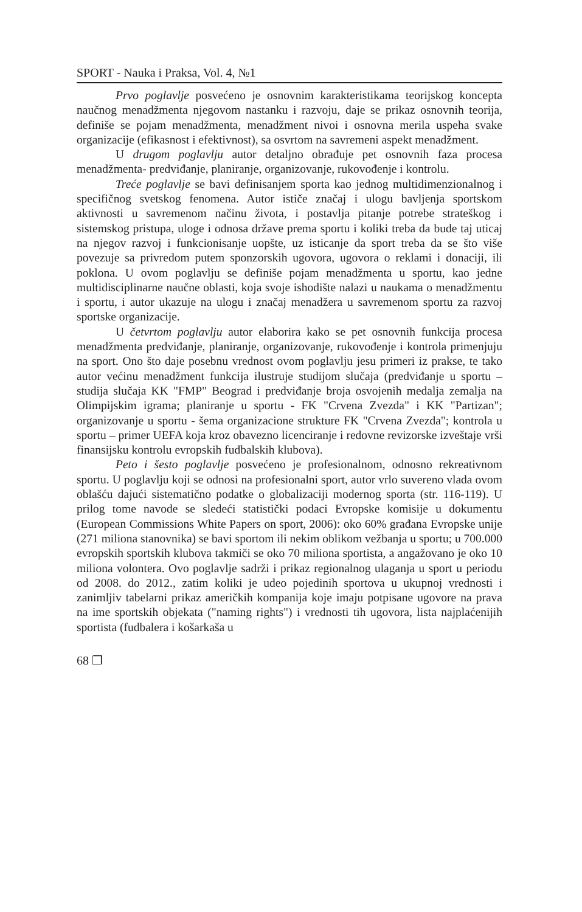SPORT - Nauka i Praksa, Vol. 4, №1
Prvo poglavlje posvećeno je osnovnim karakteristikama teorijskog koncepta naučnog menadžmenta njegovom nastanku i razvoju, daje se prikaz osnovnih teorija, definiše se pojam menadžmenta, menadžment nivoi i osnovna merila uspeha svake organizacije (efikasnost i efektivnost), sa osvrtom na savremeni aspekt menadžment.
U drugom poglavlju autor detaljno obrađuje pet osnovnih faza procesa menadžmenta- predviđanje, planiranje, organizovanje, rukovođenje i kontrolu.
Treće poglavlje se bavi definisanjem sporta kao jednog multidimenzionalnog i specifičnog svetskog fenomena. Autor ističe značaj i ulogu bavljenja sportskom aktivnosti u savremenom načinu života, i postavlja pitanje potrebe strateškog i sistemskog pristupa, uloge i odnosa države prema sportu i koliki treba da bude taj uticaj na njegov razvoj i funkcionisanje uopšte, uz isticanje da sport treba da se što više povezuje sa privredom putem sponzorskih ugovora, ugovora o reklami i donaciji, ili poklona. U ovom poglavlju se definiše pojam menadžmenta u sportu, kao jedne multidisciplinarne naučne oblasti, koja svoje ishodište nalazi u naukama o menadžmentu i sportu, i autor ukazuje na ulogu i značaj menadžera u savremenom sportu za razvoj sportske organizacije.
U četvrtom poglavlju autor elaborira kako se pet osnovnih funkcija procesa menadžmenta predviđanje, planiranje, organizovanje, rukovođenje i kontrola primenjuju na sport. Ono što daje posebnu vrednost ovom poglavlju jesu primeri iz prakse, te tako autor većinu menadžment funkcija ilustruje studijom slučaja (predviđanje u sportu – studija slučaja KK "FMP" Beograd i predviđanje broja osvojenih medalja zemalja na Olimpijskim igrama; planiranje u sportu - FK "Crvena Zvezda" i KK "Partizan"; organizovanje u sportu - šema organizacione strukture FK "Crvena Zvezda"; kontrola u sportu – primer UEFA koja kroz obavezno licenciranje i redovne revizorske izveštaje vrši finansijsku kontrolu evropskih fudbalskih klubova).
Peto i šesto poglavlje posvećeno je profesionalnom, odnosno rekreativnom sportu. U poglavlju koji se odnosi na profesionalni sport, autor vrlo suvereno vlada ovom oblašću dajući sistematično podatke o globalizaciji modernog sporta (str. 116-119). U prilog tome navode se sledeći statistički podaci Evropske komisije u dokumentu (European Commissions White Papers on sport, 2006): oko 60% građana Evropske unije (271 miliona stanovnika) se bavi sportom ili nekim oblikom vežbanja u sportu; u 700.000 evropskih sportskih klubova takmiči se oko 70 miliona sportista, a angažovano je oko 10 miliona volontera. Ovo poglavlje sadrži i prikaz regionalnog ulaganja u sport u periodu od 2008. do 2012., zatim koliki je udeo pojedinih sportova u ukupnoj vrednosti i zanimljiv tabelarni prikaz američkih kompanija koje imaju potpisane ugovore na prava na ime sportskih objekata ("naming rights") i vrednosti tih ugovora, lista najplaćenijih sportista (fudbalera i košarkaša u
68 ❐